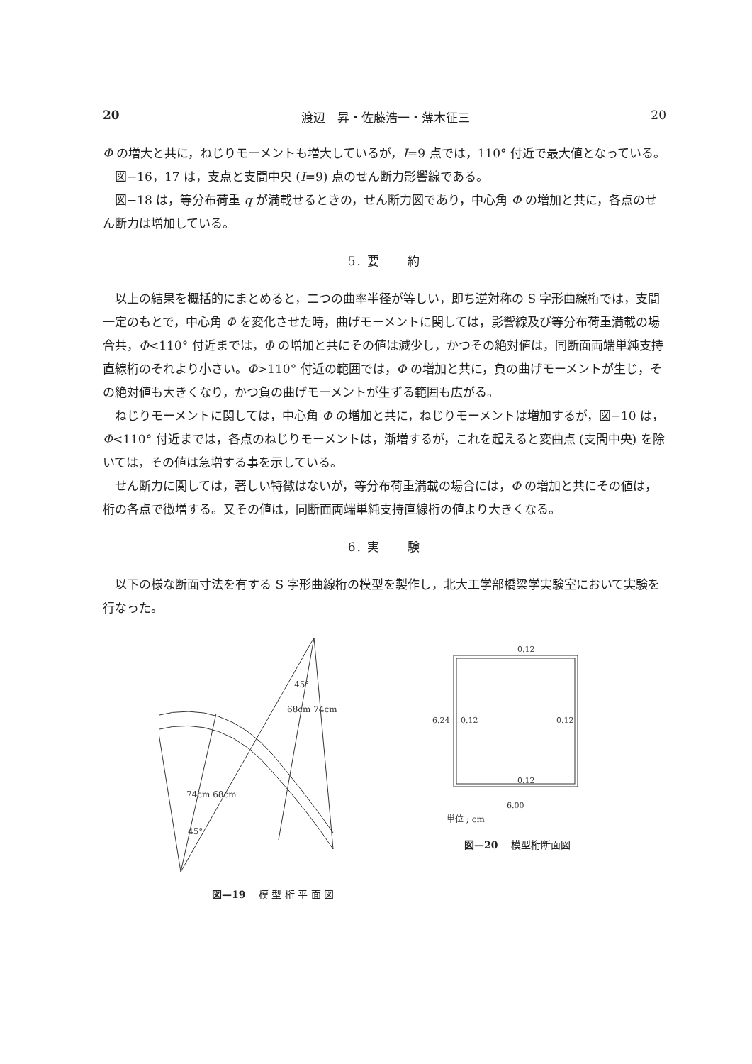20 渡辺　昇・佐藤浩一・薄木征三 20
Φ の増大と共に，ねじりモーメントも増大しているが，I=9 点では，110° 付近で最大値となっている。
図−16，17 は，支点と支間中央 (I=9) 点のせん断力影響線である。
図−18 は，等分布荷重 q が満載せるときの，せん断力図であり，中心角 Φ の増加と共に，各点のせん断力は増加している。
5. 要　　約
以上の結果を概括的にまとめると，二つの曲率半径が等しい，即ち逆対称の S 字形曲線桁では，支間一定のもとで，中心角 Φ を変化させた時，曲げモーメントに関しては，影響線及び等分布荷重満載の場合共，Φ<110° 付近までは，Φ の増加と共にその値は減少し，かつその絶対値は，同断面両端単純支持直線桁のそれより小さい。Φ>110° 付近の範囲では，Φ の増加と共に，負の曲げモーメントが生じ，その絶対値も大きくなり，かつ負の曲げモーメントが生ずる範囲も広がる。
ねじりモーメントに関しては，中心角 Φ の増加と共に，ねじりモーメントは増加するが，図−10 は，Φ<110° 付近までは，各点のねじりモーメントは，漸増するが，これを起えると変曲点 (支間中央) を除いては，その値は急増する事を示している。
せん断力に関しては，著しい特徴はないが，等分布荷重満載の場合には，Φ の増加と共にその値は，桁の各点で徴増する。又その値は，同断面両端単純支持直線桁の値より大きくなる。
6. 実　　験
以下の様な断面寸法を有する S 字形曲線桁の模型を製作し，北大工学部橋梁学実験室において実験を行なった。
68cm 74cm
74cm 68cm
45°
45°
図—19　 模 型 桁 平 面 図
0.12
0.12
0.12
0.12
6.24
6.00
単位 ; cm
図—20　 模型桁断面図